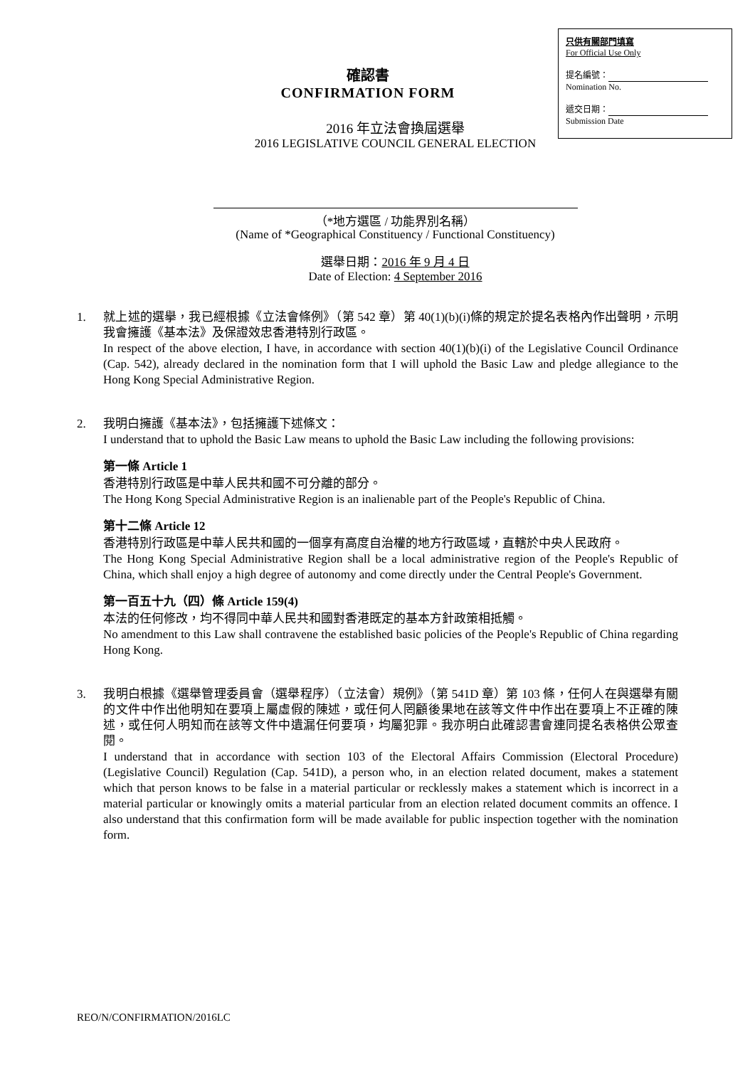確認書
CONFIRMATION FORM
只供有關部門填寫
For Official Use Only
提名編號：
Nomination No.
遞交日期：
Submission Date
2016 年立法會換屆選舉
2016 LEGISLATIVE COUNCIL GENERAL ELECTION
（*地方選區 / 功能界別名稱）
(Name of *Geographical Constituency / Functional Constituency)
選舉日期：2016 年 9 月 4 日
Date of Election: 4 September 2016
1. 就上述的選擧，我已經根據《立法會條例》（第 542 章）第 40(1)(b)(i)條的規定於提名表格內作出聲明，示明我會擁護《基本法》及保證效忠香港特別行政區。
In respect of the above election, I have, in accordance with section 40(1)(b)(i) of the Legislative Council Ordinance (Cap. 542), already declared in the nomination form that I will uphold the Basic Law and pledge allegiance to the Hong Kong Special Administrative Region.
2. 我明白擁護《基本法》，包括擁護下述條文：
I understand that to uphold the Basic Law means to uphold the Basic Law including the following provisions:
第一條 Article 1
香港特別行政區是中華人民共和國不可分離的部分。
The Hong Kong Special Administrative Region is an inalienable part of the People's Republic of China.
第十二條 Article 12
香港特別行政區是中華人民共和國的一個享有高度自治權的地方行政區域，直轄於中央人民政府。
The Hong Kong Special Administrative Region shall be a local administrative region of the People's Republic of China, which shall enjoy a high degree of autonomy and come directly under the Central People's Government.
第一百五十九（四）條 Article 159(4)
本法的任何修改，均不得同中華人民共和國對香港既定的基本方針政策相抵觸。
No amendment to this Law shall contravene the established basic policies of the People's Republic of China regarding Hong Kong.
3. 我明白根據《選舉管理委員會（選舉程序）（立法會）規例》（第 541D 章）第 103 條，任何人在與選舉有關的文件中作出他明知在要項上屬虛假的陳述，或任何人罔顧後果地在該等文件中作出在要項上不正確的陳述，或任何人明知而在該等文件中遺漏任何要項，均屬犯罪。我亦明白此確認書會連同提名表格供公眾查閱。
I understand that in accordance with section 103 of the Electoral Affairs Commission (Electoral Procedure) (Legislative Council) Regulation (Cap. 541D), a person who, in an election related document, makes a statement which that person knows to be false in a material particular or recklessly makes a statement which is incorrect in a material particular or knowingly omits a material particular from an election related document commits an offence. I also understand that this confirmation form will be made available for public inspection together with the nomination form.
REO/N/CONFIRMATION/2016LC